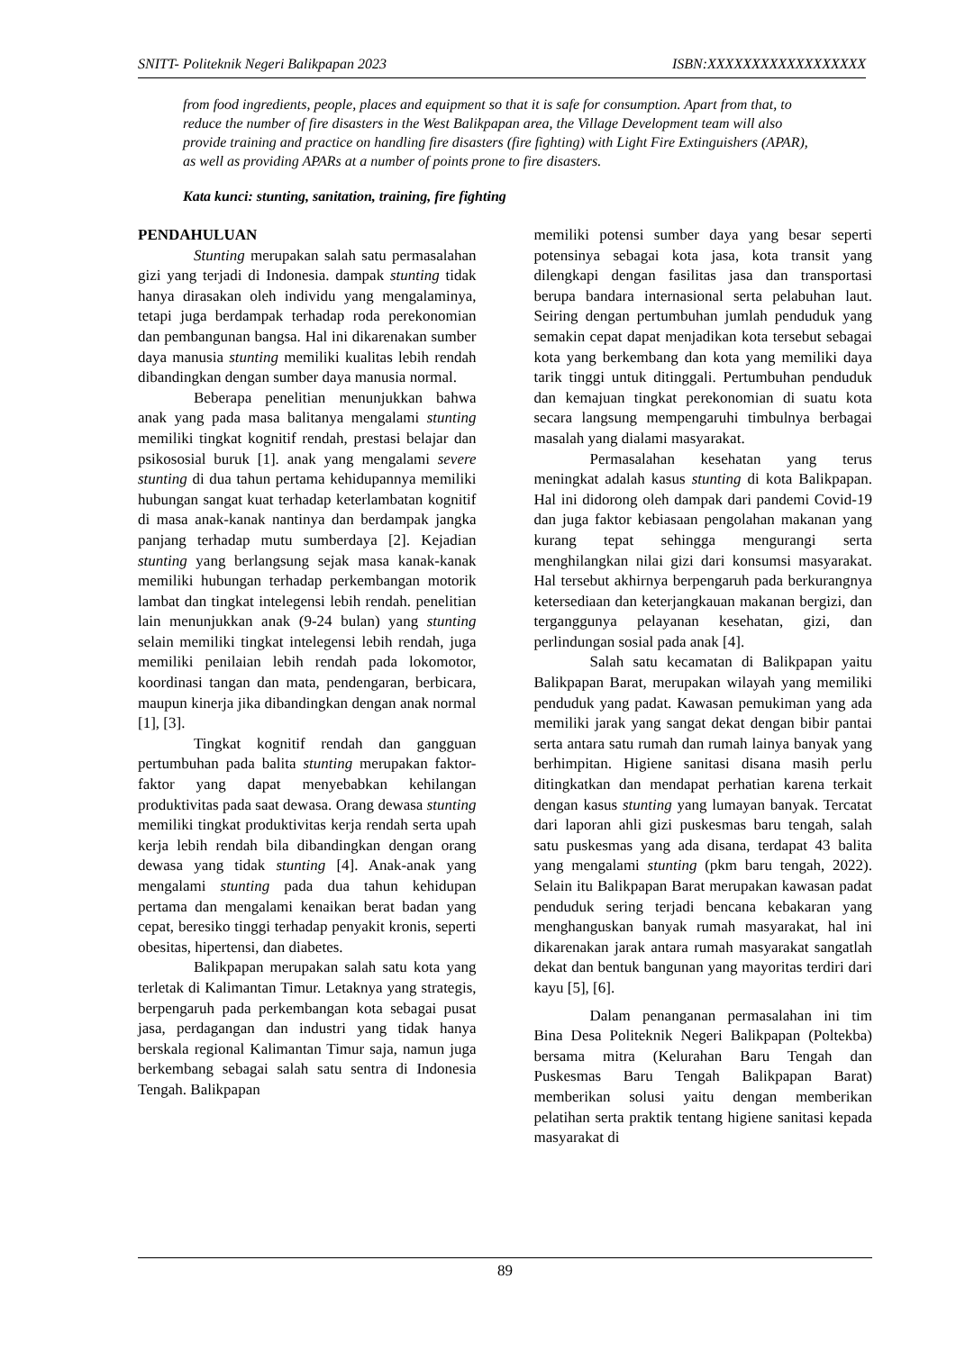SNITT- Politeknik Negeri Balikpapan 2023 ISBN:XXXXXXXXXXXXXXXXXX
from food ingredients, people, places and equipment so that it is safe for consumption. Apart from that, to reduce the number of fire disasters in the West Balikpapan area, the Village Development team will also provide training and practice on handling fire disasters (fire fighting) with Light Fire Extinguishers (APAR), as well as providing APARs at a number of points prone to fire disasters.
Kata kunci: stunting, sanitation, training, fire fighting
PENDAHULUAN
Stunting merupakan salah satu permasalahan gizi yang terjadi di Indonesia. dampak stunting tidak hanya dirasakan oleh individu yang mengalaminya, tetapi juga berdampak terhadap roda perekonomian dan pembangunan bangsa. Hal ini dikarenakan sumber daya manusia stunting memiliki kualitas lebih rendah dibandingkan dengan sumber daya manusia normal.
Beberapa penelitian menunjukkan bahwa anak yang pada masa balitanya mengalami stunting memiliki tingkat kognitif rendah, prestasi belajar dan psikososial buruk [1]. anak yang mengalami severe stunting di dua tahun pertama kehidupannya memiliki hubungan sangat kuat terhadap keterlambatan kognitif di masa anak-kanak nantinya dan berdampak jangka panjang terhadap mutu sumberdaya [2]. Kejadian stunting yang berlangsung sejak masa kanak-kanak memiliki hubungan terhadap perkembangan motorik lambat dan tingkat intelegensi lebih rendah. penelitian lain menunjukkan anak (9-24 bulan) yang stunting selain memiliki tingkat intelegensi lebih rendah, juga memiliki penilaian lebih rendah pada lokomotor, koordinasi tangan dan mata, pendengaran, berbicara, maupun kinerja jika dibandingkan dengan anak normal [1], [3].
Tingkat kognitif rendah dan gangguan pertumbuhan pada balita stunting merupakan faktor-faktor yang dapat menyebabkan kehilangan produktivitas pada saat dewasa. Orang dewasa stunting memiliki tingkat produktivitas kerja rendah serta upah kerja lebih rendah bila dibandingkan dengan orang dewasa yang tidak stunting [4]. Anak-anak yang mengalami stunting pada dua tahun kehidupan pertama dan mengalami kenaikan berat badan yang cepat, beresiko tinggi terhadap penyakit kronis, seperti obesitas, hipertensi, dan diabetes.
Balikpapan merupakan salah satu kota yang terletak di Kalimantan Timur. Letaknya yang strategis, berpengaruh pada perkembangan kota sebagai pusat jasa, perdagangan dan industri yang tidak hanya berskala regional Kalimantan Timur saja, namun juga berkembang sebagai salah satu sentra di Indonesia Tengah. Balikpapan
memiliki potensi sumber daya yang besar seperti potensinya sebagai kota jasa, kota transit yang dilengkapi dengan fasilitas jasa dan transportasi berupa bandara internasional serta pelabuhan laut. Seiring dengan pertumbuhan jumlah penduduk yang semakin cepat dapat menjadikan kota tersebut sebagai kota yang berkembang dan kota yang memiliki daya tarik tinggi untuk ditinggali. Pertumbuhan penduduk dan kemajuan tingkat perekonomian di suatu kota secara langsung mempengaruhi timbulnya berbagai masalah yang dialami masyarakat.
Permasalahan kesehatan yang terus meningkat adalah kasus stunting di kota Balikpapan. Hal ini didorong oleh dampak dari pandemi Covid-19 dan juga faktor kebiasaan pengolahan makanan yang kurang tepat sehingga mengurangi serta menghilangkan nilai gizi dari konsumsi masyarakat. Hal tersebut akhirnya berpengaruh pada berkurangnya ketersediaan dan keterjangkauan makanan bergizi, dan terganggunya pelayanan kesehatan, gizi, dan perlindungan sosial pada anak [4].
Salah satu kecamatan di Balikpapan yaitu Balikpapan Barat, merupakan wilayah yang memiliki penduduk yang padat. Kawasan pemukiman yang ada memiliki jarak yang sangat dekat dengan bibir pantai serta antara satu rumah dan rumah lainya banyak yang berhimpitan. Higiene sanitasi disana masih perlu ditingkatkan dan mendapat perhatian karena terkait dengan kasus stunting yang lumayan banyak. Tercatat dari laporan ahli gizi puskesmas baru tengah, salah satu puskesmas yang ada disana, terdapat 43 balita yang mengalami stunting (pkm baru tengah, 2022). Selain itu Balikpapan Barat merupakan kawasan padat penduduk sering terjadi bencana kebakaran yang menghanguskan banyak rumah masyarakat, hal ini dikarenakan jarak antara rumah masyarakat sangatlah dekat dan bentuk bangunan yang mayoritas terdiri dari kayu [5], [6].
Dalam penanganan permasalahan ini tim Bina Desa Politeknik Negeri Balikpapan (Poltekba) bersama mitra (Kelurahan Baru Tengah dan Puskesmas Baru Tengah Balikpapan Barat) memberikan solusi yaitu dengan memberikan pelatihan serta praktik tentang higiene sanitasi kepada masyarakat di
89